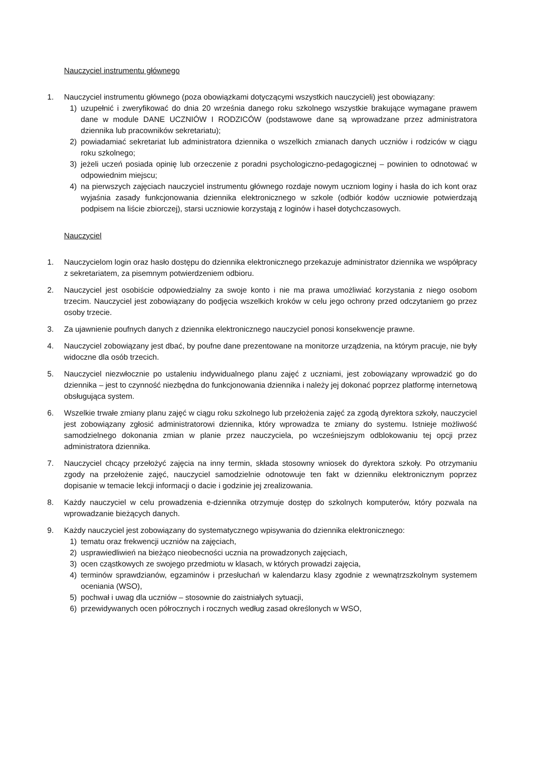Nauczyciel instrumentu głównego
1. Nauczyciel instrumentu głównego (poza obowiązkami dotyczącymi wszystkich nauczycieli) jest obowiązany:
1) uzupełnić i zweryfikować do dnia 20 września danego roku szkolnego wszystkie brakujące wymagane prawem dane w module DANE UCZNIÓW I RODZICÓW (podstawowe dane są wprowadzane przez administratora dziennika lub pracowników sekretariatu);
2) powiadamiać sekretariat lub administratora dziennika o wszelkich zmianach danych uczniów i rodziców w ciągu roku szkolnego;
3) jeżeli uczeń posiada opinię lub orzeczenie z poradni psychologiczno-pedagogicznej – powinien to odnotować w odpowiednim miejscu;
4) na pierwszych zajęciach nauczyciel instrumentu głównego rozdaje nowym uczniom loginy i hasła do ich kont oraz wyjaśnia zasady funkcjonowania dziennika elektronicznego w szkole (odbiór kodów uczniowie potwierdzają podpisem na liście zbiorczej), starsi uczniowie korzystają z loginów i haseł dotychczasowych.
Nauczyciel
1. Nauczycielom login oraz hasło dostępu do dziennika elektronicznego przekazuje administrator dziennika we współpracy z sekretariatem, za pisemnym potwierdzeniem odbioru.
2. Nauczyciel jest osobiście odpowiedzialny za swoje konto i nie ma prawa umożliwiać korzystania z niego osobom trzecim. Nauczyciel jest zobowiązany do podjęcia wszelkich kroków w celu jego ochrony przed odczytaniem go przez osoby trzecie.
3. Za ujawnienie poufnych danych z dziennika elektronicznego nauczyciel ponosi konsekwencje prawne.
4. Nauczyciel zobowiązany jest dbać, by poufne dane prezentowane na monitorze urządzenia, na którym pracuje, nie były widoczne dla osób trzecich.
5. Nauczyciel niezwłocznie po ustaleniu indywidualnego planu zajęć z uczniami, jest zobowiązany wprowadzić go do dziennika – jest to czynność niezbędna do funkcjonowania dziennika i należy jej dokonać poprzez platformę internetową obsługująca system.
6. Wszelkie trwałe zmiany planu zajęć w ciągu roku szkolnego lub przełożenia zajęć za zgodą dyrektora szkoły, nauczyciel jest zobowiązany zgłosić administratorowi dziennika, który wprowadza te zmiany do systemu. Istnieje możliwość samodzielnego dokonania zmian w planie przez nauczyciela, po wcześniejszym odblokowaniu tej opcji przez administratora dziennika.
7. Nauczyciel chcący przełożyć zajęcia na inny termin, składa stosowny wniosek do dyrektora szkoły. Po otrzymaniu zgody na przełożenie zajęć, nauczyciel samodzielnie odnotowuje ten fakt w dzienniku elektronicznym poprzez dopisanie w temacie lekcji informacji o dacie i godzinie jej zrealizowania.
8. Każdy nauczyciel w celu prowadzenia e-dziennika otrzymuje dostęp do szkolnych komputerów, który pozwala na wprowadzanie bieżących danych.
9. Każdy nauczyciel jest zobowiązany do systematycznego wpisywania do dziennika elektronicznego:
1) tematu oraz frekwencji uczniów na zajęciach,
2) usprawiedliwień na bieżąco nieobecności ucznia na prowadzonych zajęciach,
3) ocen cząstkowych ze swojego przedmiotu w klasach, w których prowadzi zajęcia,
4) terminów sprawdzianów, egzaminów i przesłuchań w kalendarzu klasy zgodnie z wewnątrzszkolnym systemem oceniania (WSO),
5) pochwał i uwag dla uczniów – stosownie do zaistniałych sytuacji,
6) przewidywanych ocen półrocznych i rocznych według zasad określonych w WSO,